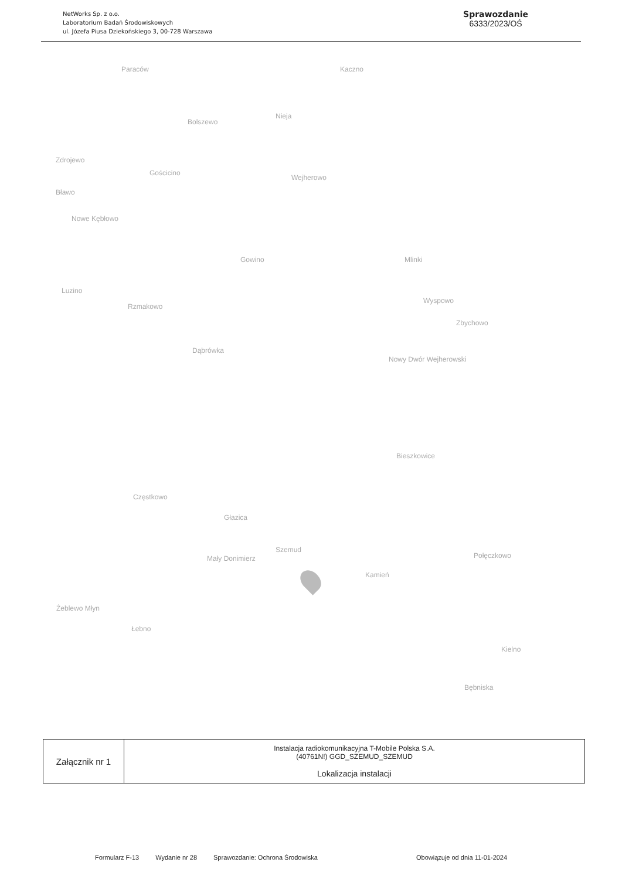NetWorks Sp. z o.o.
Laboratorium Badań Środowiskowych
ul. Józefa Piusa Dziekońskiego 3, 00-728 Warszawa
Sprawozdanie
6333/2023/OŚ
Paraców Kaczno
Nieja
Bolszewo
Zdrojewo
Gościcino
Wejherowo
Bławo
Nowe Kębłowo
Gowino Mlinki
Luzino
Rzmakowo
Wyspowo
Zbychowo
Dąbrówka
Nowy Dwór Wejherowski
Bieszkowice
Częstkowo
Głazica
Szemud
Połęczkowo Mały Donimierz
Kamień
Żeblewo Młyn
Łebno
Kielno
Bębniska
| Załącznik nr 1 | Instalacja radiokomunikacyjna T-Mobile Polska S.A. (40761N!) GGD_SZEMUD_SZEMUD Lokalizacja instalacji |
Formularz F-13 Wydanie nr 28 Sprawozdanie: Ochrona Środowiska Obowiązuje od dnia 11-01-2024